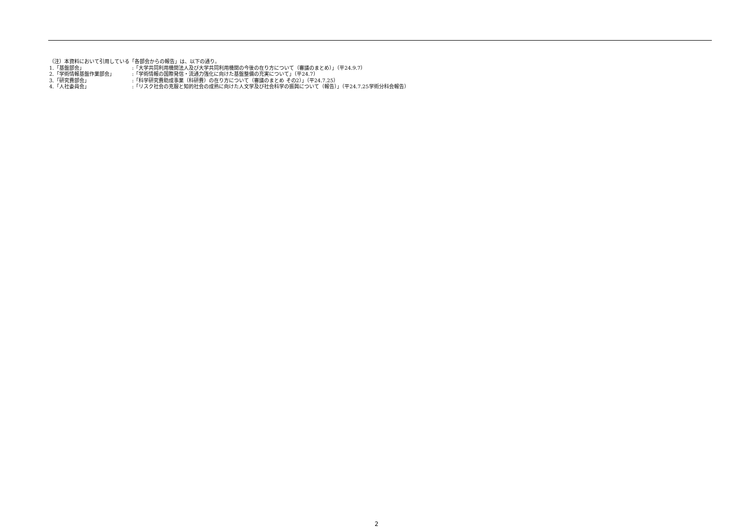（注）本資料において引用している「各部会からの報告」は、以下の通り。
1.「基盤部会」:「大学共同利用機関法人及び大学共同利用機関の今後の在り方について（審議のまとめ）」（平24.9.7）
2.「学術情報基盤作業部会」:「学術情報の国際発信・流通力強化に向けた基盤整備の充実について」（平24.7）
3.「研究費部会」:「科学研究費助成事業（科研費）の在り方について（審議のまとめ その2）」（平24.7.25）
4.「人社委員会」:「リスク社会の克服と知的社会の成熟に向けた人文学及び社会科学の振興について（報告）」（平24.7.25学術分科会報告）
2